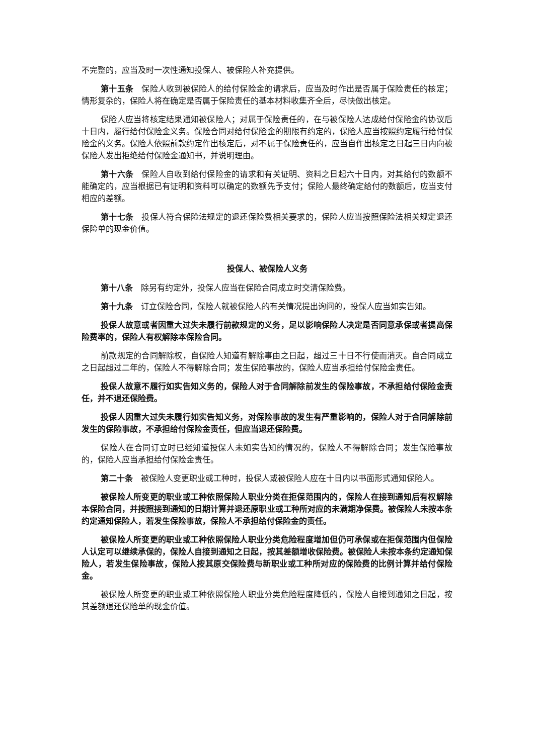不完整的，应当及时一次性通知投保人、被保险人补充提供。
第十五条　保险人收到被保险人的给付保险金的请求后，应当及时作出是否属于保险责任的核定；情形复杂的，保险人将在确定是否属于保险责任的基本材料收集齐全后，尽快做出核定。
保险人应当将核定结果通知被保险人；对属于保险责任的，在与被保险人达成给付保险金的协议后十日内，履行给付保险金义务。保险合同对给付保险金的期限有约定的，保险人应当按照约定履行给付保险金的义务。保险人依照前款约定作出核定后，对不属于保险责任的，应当自作出核定之日起三日内向被保险人发出拒绝给付保险金通知书，并说明理由。
第十六条　保险人自收到给付保险金的请求和有关证明、资料之日起六十日内，对其给付的数额不能确定的，应当根据已有证明和资料可以确定的数额先予支付；保险人最终确定给付的数额后，应当支付相应的差额。
第十七条　投保人符合保险法规定的退还保险费相关要求的，保险人应当按照保险法相关规定退还保险单的现金价值。
投保人、被保险人义务
第十八条　除另有约定外，投保人应当在保险合同成立时交清保险费。
第十九条　订立保险合同，保险人就被保险人的有关情况提出询问的，投保人应当如实告知。
投保人故意或者因重大过失未履行前款规定的义务，足以影响保险人决定是否同意承保或者提高保险费率的，保险人有权解除本保险合同。
前款规定的合同解除权，自保险人知道有解除事由之日起，超过三十日不行使而消灭。自合同成立之日起超过二年的，保险人不得解除合同；发生保险事故的，保险人应当承担给付保险金责任。
投保人故意不履行如实告知义务的，保险人对于合同解除前发生的保险事故，不承担给付保险金责任，并不退还保险费。
投保人因重大过失未履行如实告知义务，对保险事故的发生有严重影响的，保险人对于合同解除前发生的保险事故，不承担给付保险金责任，但应当退还保险费。
保险人在合同订立时已经知道投保人未如实告知的情况的，保险人不得解除合同；发生保险事故的，保险人应当承担给付保险金责任。
第二十条　被保险人变更职业或工种时，投保人或被保险人应在十日内以书面形式通知保险人。
被保险人所变更的职业或工种依照保险人职业分类在拒保范围内的，保险人在接到通知后有权解除本保险合同，并按照接到通知的日期计算并退还原职业或工种所对应的未满期净保费。被保险人未按本条约定通知保险人，若发生保险事故，保险人不承担给付保险金的责任。
被保险人所变更的职业或工种依照保险人职业分类危险程度增加但仍可承保或在拒保范围内但保险人认定可以继续承保的，保险人自接到通知之日起，按其差额增收保险费。被保险人未按本条约定通知保险人，若发生保险事故，保险人按其原交保险费与新职业或工种所对应的保险费的比例计算并给付保险金。
被保险人所变更的职业或工种依照保险人职业分类危险程度降低的，保险人自接到通知之日起，按其差额退还保险单的现金价值。